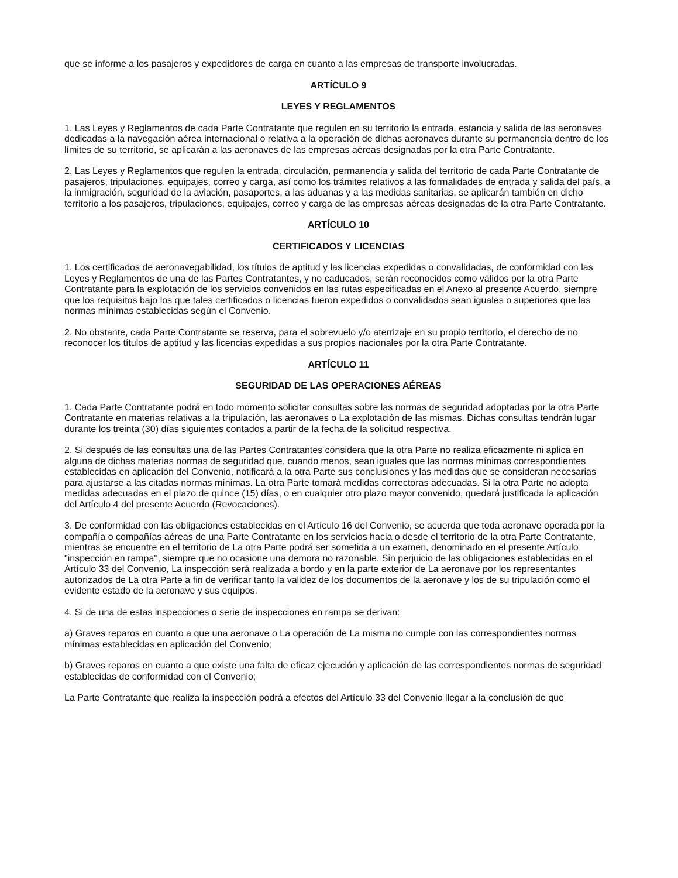que se informe a los pasajeros y expedidores de carga en cuanto a las empresas de transporte involucradas.
ARTÍCULO 9
LEYES Y REGLAMENTOS
1. Las Leyes y Reglamentos de cada Parte Contratante que regulen en su territorio la entrada, estancia y salida de las aeronaves dedicadas a la navegación aérea internacional o relativa a la operación de dichas aeronaves durante su permanencia dentro de los límites de su territorio, se aplicarán a las aeronaves de las empresas aéreas designadas por la otra Parte Contratante.
2. Las Leyes y Reglamentos que regulen la entrada, circulación, permanencia y salida del territorio de cada Parte Contratante de pasajeros, tripulaciones, equipajes, correo y carga, así como los trámites relativos a las formalidades de entrada y salida del país, a la inmigración, seguridad de la aviación, pasaportes, a las aduanas y a las medidas sanitarias, se aplicarán también en dicho territorio a los pasajeros, tripulaciones, equipajes, correo y carga de las empresas aéreas designadas de la otra Parte Contratante.
ARTÍCULO 10
CERTIFICADOS Y LICENCIAS
1. Los certificados de aeronavegabilidad, los títulos de aptitud y las licencias expedidas o convalidadas, de conformidad con las Leyes y Reglamentos de una de las Partes Contratantes, y no caducados, serán reconocidos como válidos por la otra Parte Contratante para la explotación de los servicios convenidos en las rutas especificadas en el Anexo al presente Acuerdo, siempre que los requisitos bajo los que tales certificados o licencias fueron expedidos o convalidados sean iguales o superiores que las normas mínimas establecidas según el Convenio.
2. No obstante, cada Parte Contratante se reserva, para el sobrevuelo y/o aterrizaje en su propio territorio, el derecho de no reconocer los títulos de aptitud y las licencias expedidas a sus propios nacionales por la otra Parte Contratante.
ARTÍCULO 11
SEGURIDAD DE LAS OPERACIONES AÉREAS
1. Cada Parte Contratante podrá en todo momento solicitar consultas sobre las normas de seguridad adoptadas por la otra Parte Contratante en materias relativas a la tripulación, las aeronaves o La explotación de las mismas. Dichas consultas tendrán lugar durante los treinta (30) días siguientes contados a partir de la fecha de la solicitud respectiva.
2. Si después de las consultas una de las Partes Contratantes considera que la otra Parte no realiza eficazmente ni aplica en alguna de dichas materias normas de seguridad que, cuando menos, sean iguales que las normas mínimas correspondientes establecidas en aplicación del Convenio, notificará a la otra Parte sus conclusiones y las medidas que se consideran necesarias para ajustarse a las citadas normas mínimas. La otra Parte tomará medidas correctoras adecuadas. Si la otra Parte no adopta medidas adecuadas en el plazo de quince (15) días, o en cualquier otro plazo mayor convenido, quedará justificada la aplicación del Artículo 4 del presente Acuerdo (Revocaciones).
3. De conformidad con las obligaciones establecidas en el Artículo 16 del Convenio, se acuerda que toda aeronave operada por la compañía o compañías aéreas de una Parte Contratante en los servicios hacia o desde el territorio de la otra Parte Contratante, mientras se encuentre en el territorio de La otra Parte podrá ser sometida a un examen, denominado en el presente Artículo "inspección en rampa'', siempre que no ocasione una demora no razonable. Sin perjuicio de las obligaciones establecidas en el Artículo 33 del Convenio, La inspección será realizada a bordo y en la parte exterior de La aeronave por los representantes autorizados de La otra Parte a fin de verificar tanto la validez de los documentos de la aeronave y los de su tripulación como el evidente estado de la aeronave y sus equipos.
4. Si de una de estas inspecciones o serie de inspecciones en rampa se derivan:
a) Graves reparos en cuanto a que una aeronave o La operación de La misma no cumple con las correspondientes normas mínimas establecidas en aplicación del Convenio;
b) Graves reparos en cuanto a que existe una falta de eficaz ejecución y aplicación de las correspondientes normas de seguridad establecidas de conformidad con el Convenio;
La Parte Contratante que realiza la inspección podrá a efectos del Artículo 33 del Convenio llegar a la conclusión de que